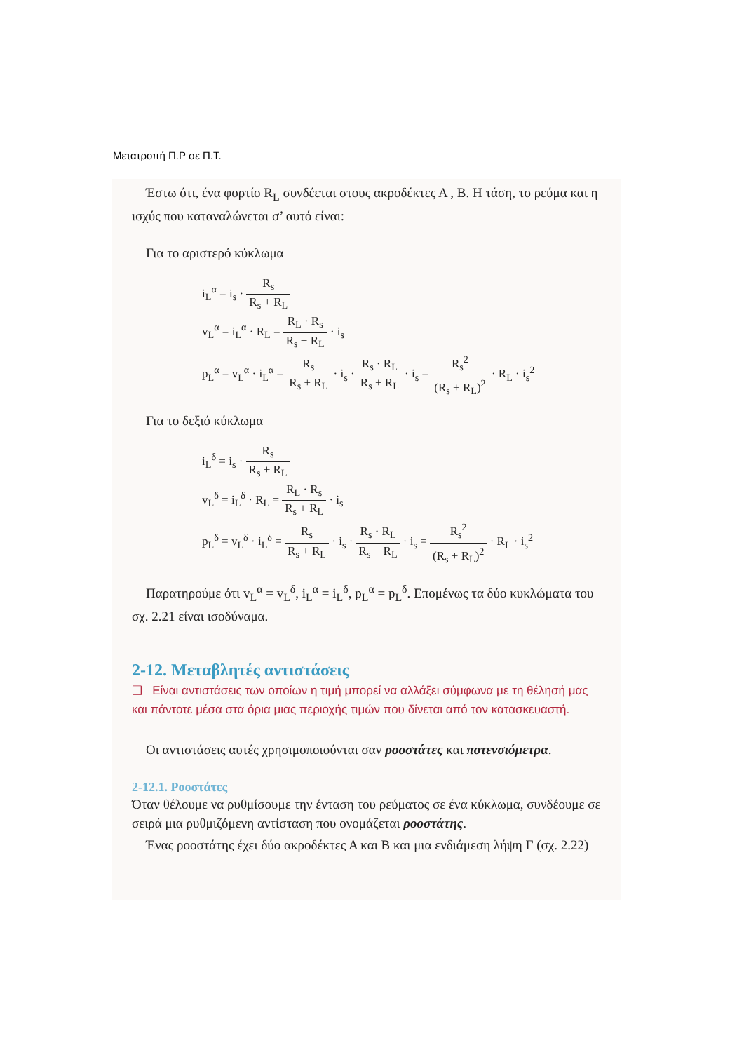Μετατροπή Π.Ρ σε Π.Τ.
Έστω ότι, ένα φορτίο R<sub>L</sub> συνδέεται στους ακροδέκτες Α , Β. Η τάση, το ρεύμα και η ισχύς που καταναλώνεται σ’ αυτό είναι:
Για το αριστερό κύκλωμα
i<sub>L</sub><sup>α</sup> = i<sub>s</sub> · R<sub>s</sub> R<sub>s</sub> + R<sub>L</sub>
v<sub>L</sub><sup>α</sup> = i<sub>L</sub><sup>α</sup> · R<sub>L</sub> = R<sub>L</sub> · R<sub>s</sub> R<sub>s</sub> + R<sub>L</sub> · i<sub>s</sub>
p<sub>L</sub><sup>α</sup> = v<sub>L</sub><sup>α</sup> · i<sub>L</sub><sup>α</sup> = R<sub>s</sub> R<sub>s</sub> + R<sub>L</sub> · i<sub>s</sub> · R<sub>s</sub> · R<sub>L</sub> R<sub>s</sub> + R<sub>L</sub> · i<sub>s</sub> = R<sub>s</sub><sup>2</sup> (R<sub>s</sub> + R<sub>L</sub>)<sup>2</sup> · R<sub>L</sub> · i<sub>s</sub><sup>2</sup>
Για το δεξιό κύκλωμα
i<sub>L</sub><sup>δ</sup> = i<sub>s</sub> · R<sub>s</sub> R<sub>s</sub> + R<sub>L</sub>
v<sub>L</sub><sup>δ</sup> = i<sub>L</sub><sup>δ</sup> · R<sub>L</sub> = R<sub>L</sub> · R<sub>s</sub> R<sub>s</sub> + R<sub>L</sub> · i<sub>s</sub>
p<sub>L</sub><sup>δ</sup> = v<sub>L</sub><sup>δ</sup> · i<sub>L</sub><sup>δ</sup> = R<sub>s</sub> R<sub>s</sub> + R<sub>L</sub> · i<sub>s</sub> · R<sub>s</sub> · R<sub>L</sub> R<sub>s</sub> + R<sub>L</sub> · i<sub>s</sub> = R<sub>s</sub><sup>2</sup> (R<sub>s</sub> + R<sub>L</sub>)<sup>2</sup> · R<sub>L</sub> · i<sub>s</sub><sup>2</sup>
Παρατηρούμε ότι v<sub>L</sub><sup>α</sup> = v<sub>L</sub><sup>δ</sup>, i<sub>L</sub><sup>α</sup> = i<sub>L</sub><sup>δ</sup>, p<sub>L</sub><sup>α</sup> = p<sub>L</sub><sup>δ</sup>. Επομένως τα δύο κυκλώματα του σχ. 2.21 είναι ισοδύναμα.
2-12. Μεταβλητές αντιστάσεις
❑ Είναι αντιστάσεις των οποίων η τιμή μπορεί να αλλάξει σύμφωνα με τη θέλησή μας και πάντοτε μέσα στα όρια μιας περιοχής τιμών που δίνεται από τον κατασκευαστή.
Οι αντιστάσεις αυτές χρησιμοποιούνται σαν ροοστάτες και ποτενσιόμετρα.
2-12.1. Ροοστάτες
Όταν θέλουμε να ρυθμίσουμε την ένταση του ρεύματος σε ένα κύκλωμα, συνδέουμε σε σειρά μια ρυθμιζόμενη αντίσταση που ονομάζεται ροοστάτης.
Ένας ροοστάτης έχει δύο ακροδέκτες Α και Β και μια ενδιάμεση λήψη Γ (σχ. 2.22)